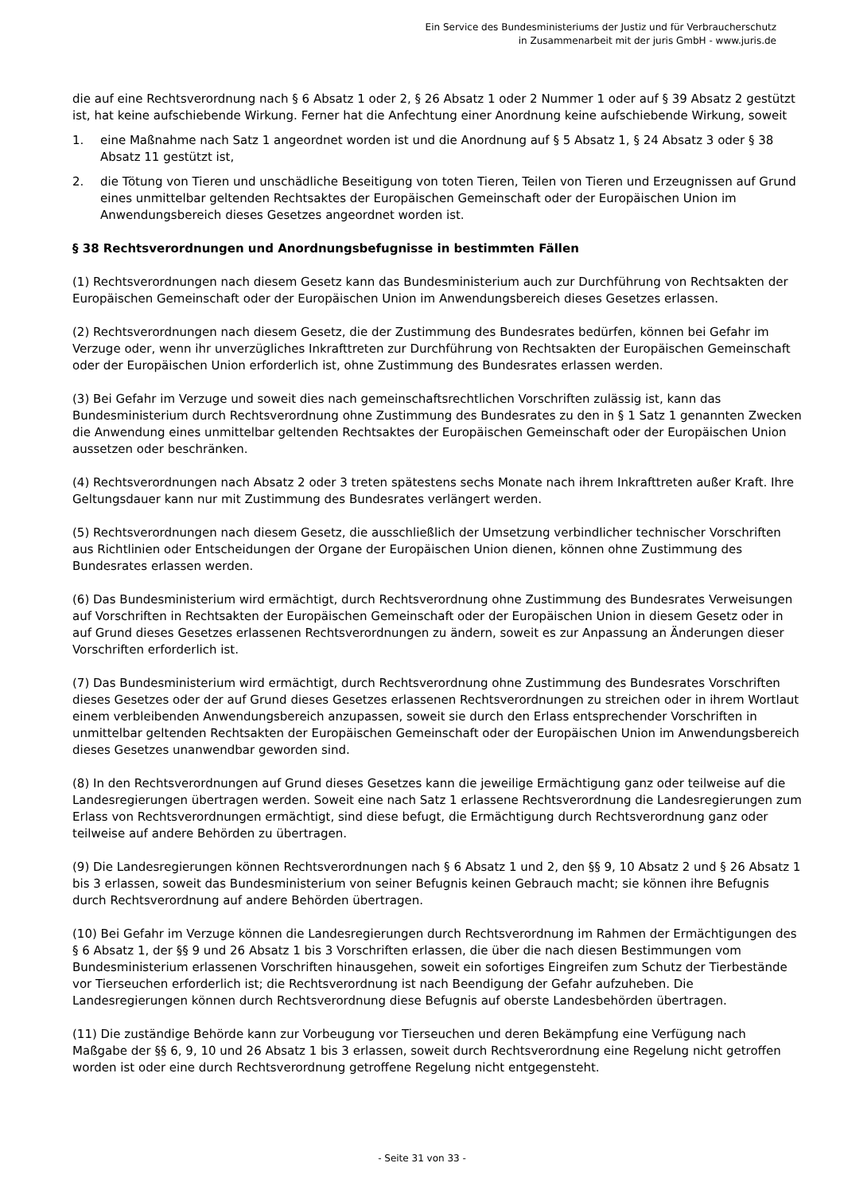Ein Service des Bundesministeriums der Justiz und für Verbraucherschutz
in Zusammenarbeit mit der juris GmbH - www.juris.de
die auf eine Rechtsverordnung nach § 6 Absatz 1 oder 2, § 26 Absatz 1 oder 2 Nummer 1 oder auf § 39 Absatz 2 gestützt ist, hat keine aufschiebende Wirkung. Ferner hat die Anfechtung einer Anordnung keine aufschiebende Wirkung, soweit
1. eine Maßnahme nach Satz 1 angeordnet worden ist und die Anordnung auf § 5 Absatz 1, § 24 Absatz 3 oder § 38 Absatz 11 gestützt ist,
2. die Tötung von Tieren und unschädliche Beseitigung von toten Tieren, Teilen von Tieren und Erzeugnissen auf Grund eines unmittelbar geltenden Rechtsaktes der Europäischen Gemeinschaft oder der Europäischen Union im Anwendungsbereich dieses Gesetzes angeordnet worden ist.
§ 38 Rechtsverordnungen und Anordnungsbefugnisse in bestimmten Fällen
(1) Rechtsverordnungen nach diesem Gesetz kann das Bundesministerium auch zur Durchführung von Rechtsakten der Europäischen Gemeinschaft oder der Europäischen Union im Anwendungsbereich dieses Gesetzes erlassen.
(2) Rechtsverordnungen nach diesem Gesetz, die der Zustimmung des Bundesrates bedürfen, können bei Gefahr im Verzuge oder, wenn ihr unverzügliches Inkrafttreten zur Durchführung von Rechtsakten der Europäischen Gemeinschaft oder der Europäischen Union erforderlich ist, ohne Zustimmung des Bundesrates erlassen werden.
(3) Bei Gefahr im Verzuge und soweit dies nach gemeinschaftsrechtlichen Vorschriften zulässig ist, kann das Bundesministerium durch Rechtsverordnung ohne Zustimmung des Bundesrates zu den in § 1 Satz 1 genannten Zwecken die Anwendung eines unmittelbar geltenden Rechtsaktes der Europäischen Gemeinschaft oder der Europäischen Union aussetzen oder beschränken.
(4) Rechtsverordnungen nach Absatz 2 oder 3 treten spätestens sechs Monate nach ihrem Inkrafttreten außer Kraft. Ihre Geltungsdauer kann nur mit Zustimmung des Bundesrates verlängert werden.
(5) Rechtsverordnungen nach diesem Gesetz, die ausschließlich der Umsetzung verbindlicher technischer Vorschriften aus Richtlinien oder Entscheidungen der Organe der Europäischen Union dienen, können ohne Zustimmung des Bundesrates erlassen werden.
(6) Das Bundesministerium wird ermächtigt, durch Rechtsverordnung ohne Zustimmung des Bundesrates Verweisungen auf Vorschriften in Rechtsakten der Europäischen Gemeinschaft oder der Europäischen Union in diesem Gesetz oder in auf Grund dieses Gesetzes erlassenen Rechtsverordnungen zu ändern, soweit es zur Anpassung an Änderungen dieser Vorschriften erforderlich ist.
(7) Das Bundesministerium wird ermächtigt, durch Rechtsverordnung ohne Zustimmung des Bundesrates Vorschriften dieses Gesetzes oder der auf Grund dieses Gesetzes erlassenen Rechtsverordnungen zu streichen oder in ihrem Wortlaut einem verbleibenden Anwendungsbereich anzupassen, soweit sie durch den Erlass entsprechender Vorschriften in unmittelbar geltenden Rechtsakten der Europäischen Gemeinschaft oder der Europäischen Union im Anwendungsbereich dieses Gesetzes unanwendbar geworden sind.
(8) In den Rechtsverordnungen auf Grund dieses Gesetzes kann die jeweilige Ermächtigung ganz oder teilweise auf die Landesregierungen übertragen werden. Soweit eine nach Satz 1 erlassene Rechtsverordnung die Landesregierungen zum Erlass von Rechtsverordnungen ermächtigt, sind diese befugt, die Ermächtigung durch Rechtsverordnung ganz oder teilweise auf andere Behörden zu übertragen.
(9) Die Landesregierungen können Rechtsverordnungen nach § 6 Absatz 1 und 2, den §§ 9, 10 Absatz 2 und § 26 Absatz 1 bis 3 erlassen, soweit das Bundesministerium von seiner Befugnis keinen Gebrauch macht; sie können ihre Befugnis durch Rechtsverordnung auf andere Behörden übertragen.
(10) Bei Gefahr im Verzuge können die Landesregierungen durch Rechtsverordnung im Rahmen der Ermächtigungen des § 6 Absatz 1, der §§ 9 und 26 Absatz 1 bis 3 Vorschriften erlassen, die über die nach diesen Bestimmungen vom Bundesministerium erlassenen Vorschriften hinausgehen, soweit ein sofortiges Eingreifen zum Schutz der Tierbestände vor Tierseuchen erforderlich ist; die Rechtsverordnung ist nach Beendigung der Gefahr aufzuheben. Die Landesregierungen können durch Rechtsverordnung diese Befugnis auf oberste Landesbehörden übertragen.
(11) Die zuständige Behörde kann zur Vorbeugung vor Tierseuchen und deren Bekämpfung eine Verfügung nach Maßgabe der §§ 6, 9, 10 und 26 Absatz 1 bis 3 erlassen, soweit durch Rechtsverordnung eine Regelung nicht getroffen worden ist oder eine durch Rechtsverordnung getroffene Regelung nicht entgegensteht.
- Seite 31 von 33 -